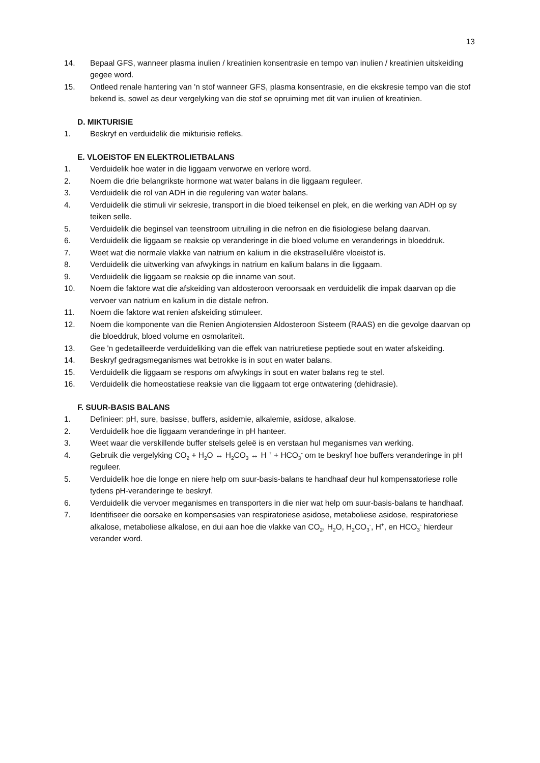13
14. Bepaal GFS, wanneer plasma inulien / kreatinien konsentrasie en tempo van inulien / kreatinien uitskeiding gegee word.
15. Ontleed renale hantering van 'n stof wanneer GFS, plasma konsentrasie, en die ekskresie tempo van die stof bekend is, sowel as deur vergelyking van die stof se opruiming met dit van inulien of kreatinien.
D. MIKTURISIE
1. Beskryf en verduidelik die mikturisie refleks.
E. VLOEISTOF EN ELEKTROLIETBALANS
1. Verduidelik hoe water in die liggaam verworwe en verlore word.
2. Noem die drie belangrikste hormone wat water balans in die liggaam reguleer.
3. Verduidelik die rol van ADH in die regulering van water balans.
4. Verduidelik die stimuli vir sekresie, transport in die bloed teikensel en plek, en die werking van ADH op sy teiken selle.
5. Verduidelik die beginsel van teenstroom uitruiling in die nefron en die fisiologiese belang daarvan.
6. Verduidelik die liggaam se reaksie op veranderinge in die bloed volume en veranderings in bloeddruk.
7. Weet wat die normale vlakke van natrium en kalium in die ekstrasellulêre vloeistof is.
8. Verduidelik die uitwerking van afwykings in natrium en kalium balans in die liggaam.
9. Verduidelik die liggaam se reaksie op die inname van sout.
10. Noem die faktore wat die afskeiding van aldosteroon veroorsaak en verduidelik die impak daarvan op die vervoer van natrium en kalium in die distale nefron.
11. Noem die faktore wat renien afskeiding stimuleer.
12. Noem die komponente van die Renien Angiotensien Aldosteroon Sisteem (RAAS) en die gevolge daarvan op die bloeddruk, bloed volume en osmolariteit.
13. Gee 'n gedetailleerde verduideliking van die effek van natriuretiese peptiede sout en water afskeiding.
14. Beskryf gedragsmeganismes wat betrokke is in sout en water balans.
15. Verduidelik die liggaam se respons om afwykings in sout en water balans reg te stel.
16. Verduidelik die homeostatiese reaksie van die liggaam tot erge ontwatering (dehidrasie).
F. SUUR-BASIS BALANS
1. Definieer: pH, sure, basisse, buffers, asidemie, alkalemie, asidose, alkalose.
2. Verduidelik hoe die liggaam veranderinge in pH hanteer.
3. Weet waar die verskillende buffer stelsels geleë is en verstaan hul meganismes van werking.
4. Gebruik die vergelyking CO<sub>2</sub> + H<sub>2</sub>O ↔ H<sub>2</sub>CO<sub>3</sub> ↔ H <sup>+</sup> + HCO<sub>3</sub><sup>-</sup> om te beskryf hoe buffers veranderinge in pH reguleer.
5. Verduidelik hoe die longe en niere help om suur-basis-balans te handhaaf deur hul kompensatoriese rolle tydens pH-veranderinge te beskryf.
6. Verduidelik die vervoer meganismes en transporters in die nier wat help om suur-basis-balans te handhaaf.
7. Identifiseer die oorsake en kompensasies van respiratoriese asidose, metaboliese asidose, respiratoriese alkalose, metaboliese alkalose, en dui aan hoe die vlakke van CO<sub>2</sub>, H<sub>2</sub>O, H<sub>2</sub>CO<sub>3</sub><sup>-</sup>, H<sup>+</sup>, en HCO<sub>3</sub><sup>-</sup> hierdeur verander word.